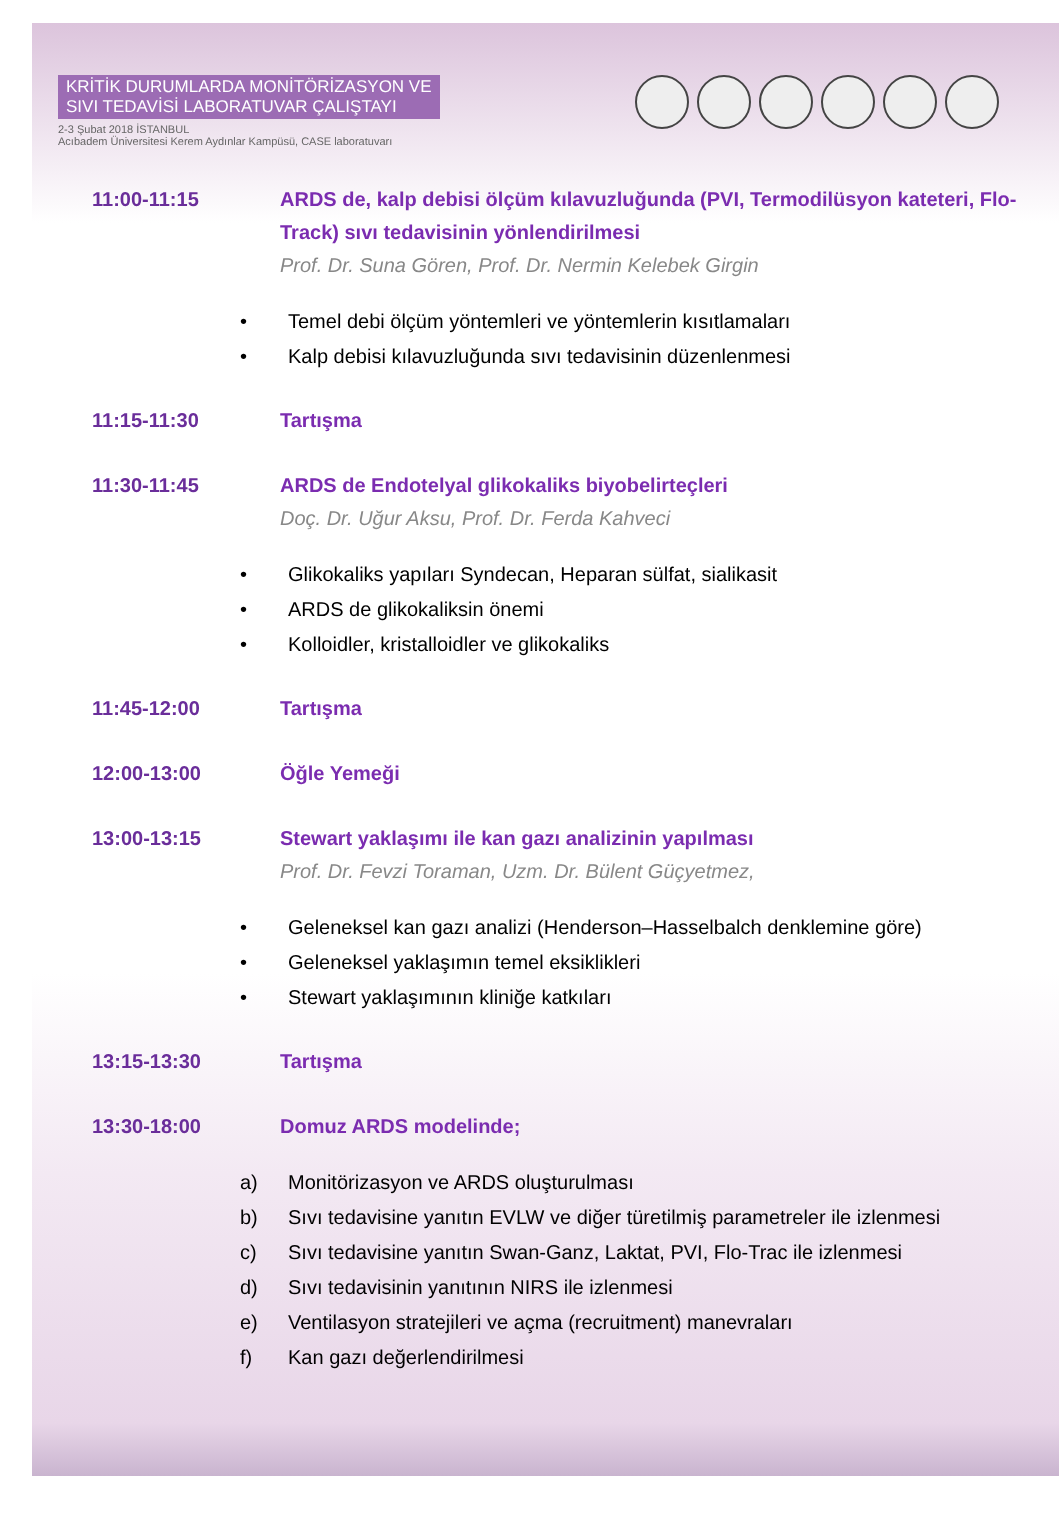KRİTİK DURUMLARDA MONİTÖRİZASYON VE
SIVI TEDAVİSİ LABORATUVAR ÇALIŞTAYI
2-3 Şubat 2018 İSTANBUL
Acıbadem Üniversitesi Kerem Aydınlar Kampüsü, CASE laboratuvarı
11:00-11:15 ARDS de, kalp debisi ölçüm kılavuzluğunda (PVI, Termodilüsyon kateteri, Flo-Track) sıvı tedavisinin yönlendirilmesi
Prof. Dr. Suna Gören, Prof. Dr. Nermin Kelebek Girgin
• Temel debi ölçüm yöntemleri ve yöntemlerin kısıtlamaları
• Kalp debisi kılavuzluğunda sıvı tedavisinin düzenlenmesi
11:15-11:30 Tartışma
11:30-11:45 ARDS de Endotelyal glikokaliks biyobelirteçleri
Doç. Dr. Uğur Aksu, Prof. Dr. Ferda Kahveci
• Glikokaliks yapıları Syndecan, Heparan sülfat, sialikasit
• ARDS de glikokaliksin önemi
• Kolloidler, kristalloidler ve glikokaliks
11:45-12:00 Tartışma
12:00-13:00 Öğle Yemeği
13:00-13:15 Stewart yaklaşımı ile kan gazı analizinin yapılması
Prof. Dr. Fevzi Toraman, Uzm. Dr. Bülent Güçyetmez,
• Geleneksel kan gazı analizi (Henderson–Hasselbalch denklemine göre)
• Geleneksel yaklaşımın temel eksiklikleri
• Stewart yaklaşımının kliniğe katkıları
13:15-13:30 Tartışma
13:30-18:00 Domuz ARDS modelinde;
a) Monitörizasyon ve ARDS oluşturulması
b) Sıvı tedavisine yanıtın EVLW ve diğer türetilmiş parametreler ile izlenmesi
c) Sıvı tedavisine yanıtın Swan-Ganz, Laktat, PVI, Flo-Trac ile izlenmesi
d) Sıvı tedavisinin yanıtının NIRS ile izlenmesi
e) Ventilasyon stratejileri ve açma (recruitment) manevraları
f) Kan gazı değerlendirilmesi